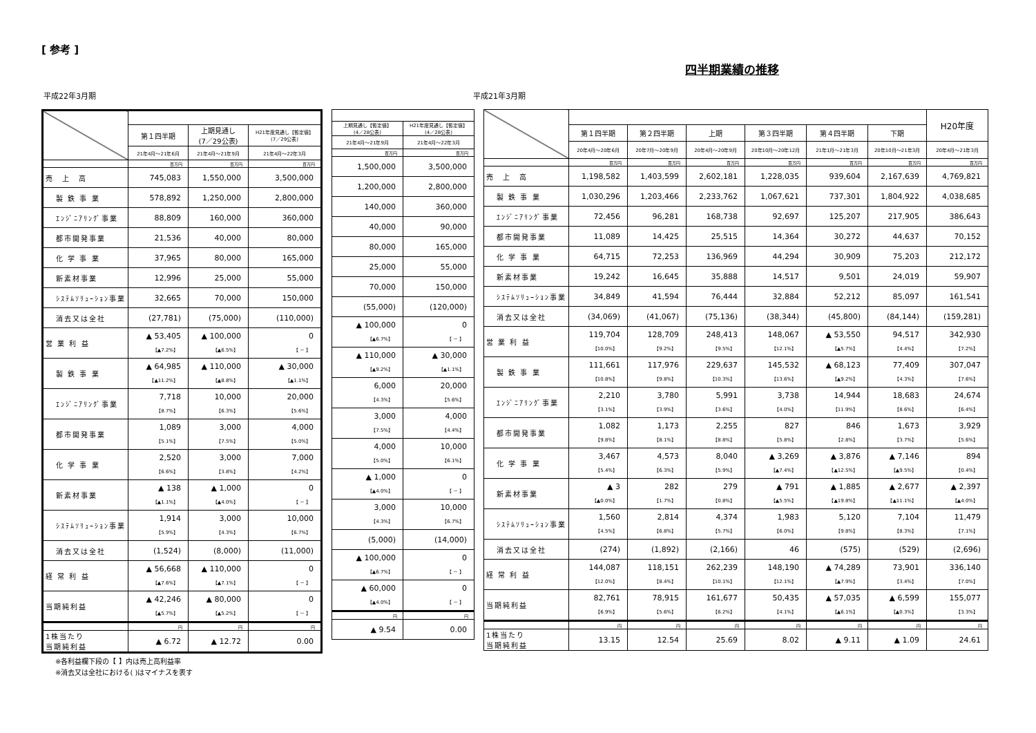[ 参考 ]
四半期業績の推移
平成22年3月期 平成21年3月期
| | 第１四半期 | 上期見通し (7／29公表) | H21年度見通し【暫定値】 (7／29公表) |
| --- | --- | --- | --- |
| | 21年4月～21年6月 | 21年4月～21年9月 | 21年4月～22年3月 |
| | 百万円 | 百万円 | 百万円 |
| 売 上 高 | 745,083 | 1,550,000 | 3,500,000 |
| 製 鉄 事 業 | 578,892 | 1,250,000 | 2,800,000 |
| ｴﾝｼﾞﾆｱﾘﾝｸﾞ事業 | 88,809 | 160,000 | 360,000 |
| 都市開発事業 | 21,536 | 40,000 | 80,000 |
| 化 学 事 業 | 37,965 | 80,000 | 165,000 |
| 新素材事業 | 12,996 | 25,000 | 55,000 |
| ｼｽﾃﾑｿﾘｭｰｼｮﾝ事業 | 32,665 | 70,000 | 150,000 |
| 消去又は全社 | (27,781) | (75,000) | (110,000) |
| 営 業 利 益 | ▲ 53,405 【▲7.2%】 | ▲ 100,000 【▲6.5%】 | 0 【 － 】 |
| 製 鉄 事 業 | ▲ 64,985 【▲11.2%】 | ▲ 110,000 【▲8.8%】 | ▲ 30,000 【▲1.1%】 |
| ｴﾝｼﾞﾆｱﾘﾝｸﾞ事業 | 7,718 【8.7%】 | 10,000 【6.3%】 | 20,000 【5.6%】 |
| 都市開発事業 | 1,089 【5.1%】 | 3,000 【7.5%】 | 4,000 【5.0%】 |
| 化 学 事 業 | 2,520 【6.6%】 | 3,000 【3.8%】 | 7,000 【4.2%】 |
| 新素材事業 | ▲ 138 【▲1.1%】 | ▲ 1,000 【▲4.0%】 | 0 【 － 】 |
| ｼｽﾃﾑｿﾘｭｰｼｮﾝ事業 | 1,914 【5.9%】 | 3,000 【4.3%】 | 10,000 【6.7%】 |
| 消去又は全社 | (1,524) | (8,000) | (11,000) |
| 経 常 利 益 | ▲ 56,668 【▲7.6%】 | ▲ 110,000 【▲7.1%】 | 0 【 － 】 |
| 当期純利益 | ▲ 42,246 【▲5.7%】 | ▲ 80,000 【▲5.2%】 | 0 【 － 】 |
| | 円 | 円 | 円 |
| 1株当たり 当期純利益 | ▲ 6.72 | ▲ 12.72 | 0.00 |
| 上期見通し【暫定値】 (4／28公表) | H21年度見通し【暫定値】 (4／28公表) |
| --- | --- |
| 21年4月～21年9月 | 21年4月～22年3月 |
| 百万円 | 百万円 |
| 1,500,000 | 3,500,000 |
| 1,200,000 | 2,800,000 |
| 140,000 | 360,000 |
| 40,000 | 90,000 |
| 80,000 | 165,000 |
| 25,000 | 55,000 |
| 70,000 | 150,000 |
| (55,000) | (120,000) |
| ▲ 100,000 【▲6.7%】 | 0 【 － 】 |
| ▲ 110,000 【▲9.2%】 | ▲ 30,000 【▲1.1%】 |
| 6,000 【4.3%】 | 20,000 【5.6%】 |
| 3,000 【7.5%】 | 4,000 【4.4%】 |
| 4,000 【5.0%】 | 10,000 【6.1%】 |
| ▲ 1,000 【▲4.0%】 | 0 【 － 】 |
| 3,000 【4.3%】 | 10,000 【6.7%】 |
| (5,000) | (14,000) |
| ▲ 100,000 【▲6.7%】 | 0 【 － 】 |
| ▲ 60,000 【▲4.0%】 | 0 【 － 】 |
| 円 | 円 |
| ▲ 9.54 | 0.00 |
| | | | | | | | H20年度 |
| --- | --- | --- | --- | --- | --- | --- | --- |
| | 第１四半期 | 第２四半期 | 上期 | 第３四半期 | 第４四半期 | 下期 | |
| | 20年4月～20年6月 | 20年7月～20年9月 | 20年4月～20年9月 | 20年10月～20年12月 | 21年1月～21年3月 | 20年10月～21年3月 | 20年4月～21年3月 |
| | 百万円 | 百万円 | 百万円 | 百万円 | 百万円 | 百万円 | 百万円 |
| 売 上 高 | 1,198,582 | 1,403,599 | 2,602,181 | 1,228,035 | 939,604 | 2,167,639 | 4,769,821 |
| 製 鉄 事 業 | 1,030,296 | 1,203,466 | 2,233,762 | 1,067,621 | 737,301 | 1,804,922 | 4,038,685 |
| ｴﾝｼﾞﾆｱﾘﾝｸﾞ事業 | 72,456 | 96,281 | 168,738 | 92,697 | 125,207 | 217,905 | 386,643 |
| 都市開発事業 | 11,089 | 14,425 | 25,515 | 14,364 | 30,272 | 44,637 | 70,152 |
| 化 学 事 業 | 64,715 | 72,253 | 136,969 | 44,294 | 30,909 | 75,203 | 212,172 |
| 新素材事業 | 19,242 | 16,645 | 35,888 | 14,517 | 9,501 | 24,019 | 59,907 |
| ｼｽﾃﾑｿﾘｭｰｼｮﾝ事業 | 34,849 | 41,594 | 76,444 | 32,884 | 52,212 | 85,097 | 161,541 |
| 消去又は全社 | (34,069) | (41,067) | (75,136) | (38,344) | (45,800) | (84,144) | (159,281) |
| 営 業 利 益 | 119,704 【10.0%】 | 128,709 【9.2%】 | 248,413 【9.5%】 | 148,067 【12.1%】 | ▲ 53,550 【▲5.7%】 | 94,517 【4.4%】 | 342,930 【7.2%】 |
| 製 鉄 事 業 | 111,661 【10.8%】 | 117,976 【9.8%】 | 229,637 【10.3%】 | 145,532 【13.6%】 | ▲ 68,123 【▲9.2%】 | 77,409 【4.3%】 | 307,047 【7.6%】 |
| ｴﾝｼﾞﾆｱﾘﾝｸﾞ事業 | 2,210 【3.1%】 | 3,780 【3.9%】 | 5,991 【3.6%】 | 3,738 【4.0%】 | 14,944 【11.9%】 | 18,683 【8.6%】 | 24,674 【6.4%】 |
| 都市開発事業 | 1,082 【9.8%】 | 1,173 【8.1%】 | 2,255 【8.8%】 | 827 【5.8%】 | 846 【2.8%】 | 1,673 【3.7%】 | 3,929 【5.6%】 |
| 化 学 事 業 | 3,467 【5.4%】 | 4,573 【6.3%】 | 8,040 【5.9%】 | ▲ 3,269 【▲7.4%】 | ▲ 3,876 【▲12.5%】 | ▲ 7,146 【▲9.5%】 | 894 【0.4%】 |
| 新素材事業 | ▲ 3 【▲0.0%】 | 282 【1.7%】 | 279 【0.8%】 | ▲ 791 【▲5.5%】 | ▲ 1,885 【▲19.8%】 | ▲ 2,677 【▲11.1%】 | ▲ 2,397 【▲4.0%】 |
| ｼｽﾃﾑｿﾘｭｰｼｮﾝ事業 | 1,560 【4.5%】 | 2,814 【6.8%】 | 4,374 【5.7%】 | 1,983 【6.0%】 | 5,120 【9.8%】 | 7,104 【8.3%】 | 11,479 【7.1%】 |
| 消去又は全社 | (274) | (1,892) | (2,166) | 46 | (575) | (529) | (2,696) |
| 経 常 利 益 | 144,087 【12.0%】 | 118,151 【8.4%】 | 262,239 【10.1%】 | 148,190 【12.1%】 | ▲ 74,289 【▲7.9%】 | 73,901 【3.4%】 | 336,140 【7.0%】 |
| 当期純利益 | 82,761 【6.9%】 | 78,915 【5.6%】 | 161,677 【6.2%】 | 50,435 【4.1%】 | ▲ 57,035 【▲6.1%】 | ▲ 6,599 【▲0.3%】 | 155,077 【3.3%】 |
| | 円 | 円 | 円 | 円 | 円 | 円 | 円 |
| 1株当たり 当期純利益 | 13.15 | 12.54 | 25.69 | 8.02 | ▲ 9.11 | ▲ 1.09 | 24.61 |
※各利益欄下段の【 】内は売上高利益率
※消去又は全社における( )はマイナスを表す